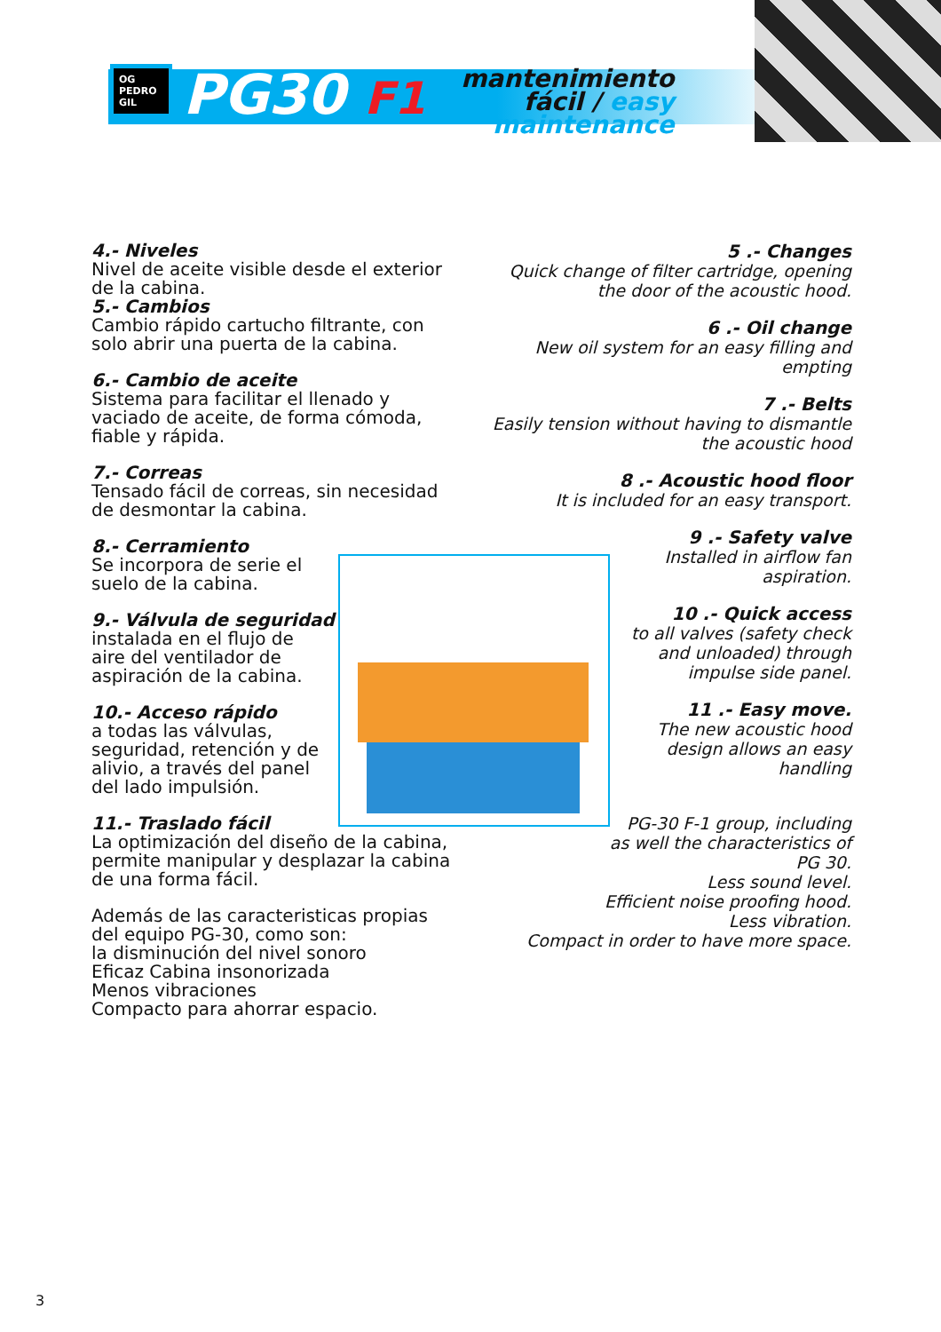OG PEDRO GIL
PG30 F1
mantenimiento
fácil / easy
maintenance
4.- Niveles
Nivel de aceite visible desde el exterior de la cabina.
5.- Cambios
Cambio rápido cartucho filtrante, con solo abrir una puerta de la cabina.
6.- Cambio de aceite
Sistema para facilitar el llenado y vaciado de aceite, de forma cómoda, fiable y rápida.
7.- Correas
Tensado fácil de correas, sin necesidad de desmontar la cabina.
8.- Cerramiento
Se incorpora de serie el suelo de la cabina.
9.- Válvula de seguridad
instalada en el flujo de aire del ventilador de aspiración de la cabina.
10.- Acceso rápido
a todas las válvulas, seguridad, retención y de alivio, a través del panel del lado impulsión.
11.- Traslado fácil
La optimización del diseño de la cabina, permite manipular y desplazar la cabina de una forma fácil.
Además de las caracteristicas propias del equipo PG-30, como son:
la disminución del nivel sonoro
Eficaz Cabina insonorizada
Menos vibraciones
Compacto para ahorrar espacio.
5 .- Changes
Quick change of filter cartridge, opening the door of the acoustic hood.
6 .- Oil change
New oil system for an easy filling and empting
7 .- Belts
Easily tension without having to dismantle the acoustic hood
8 .- Acoustic hood floor
It is included for an easy transport.
9 .- Safety valve
Installed in airflow fan
aspiration.
10 .- Quick access
to all valves (safety check
and unloaded) through
impulse side panel.
11 .- Easy move.
The new acoustic hood
design allows an easy
handling
PG-30 F-1 group, including
as well the characteristics of
PG 30.
Less sound level.
Efficient noise proofing hood.
Less vibration.
Compact in order to have more space.
3